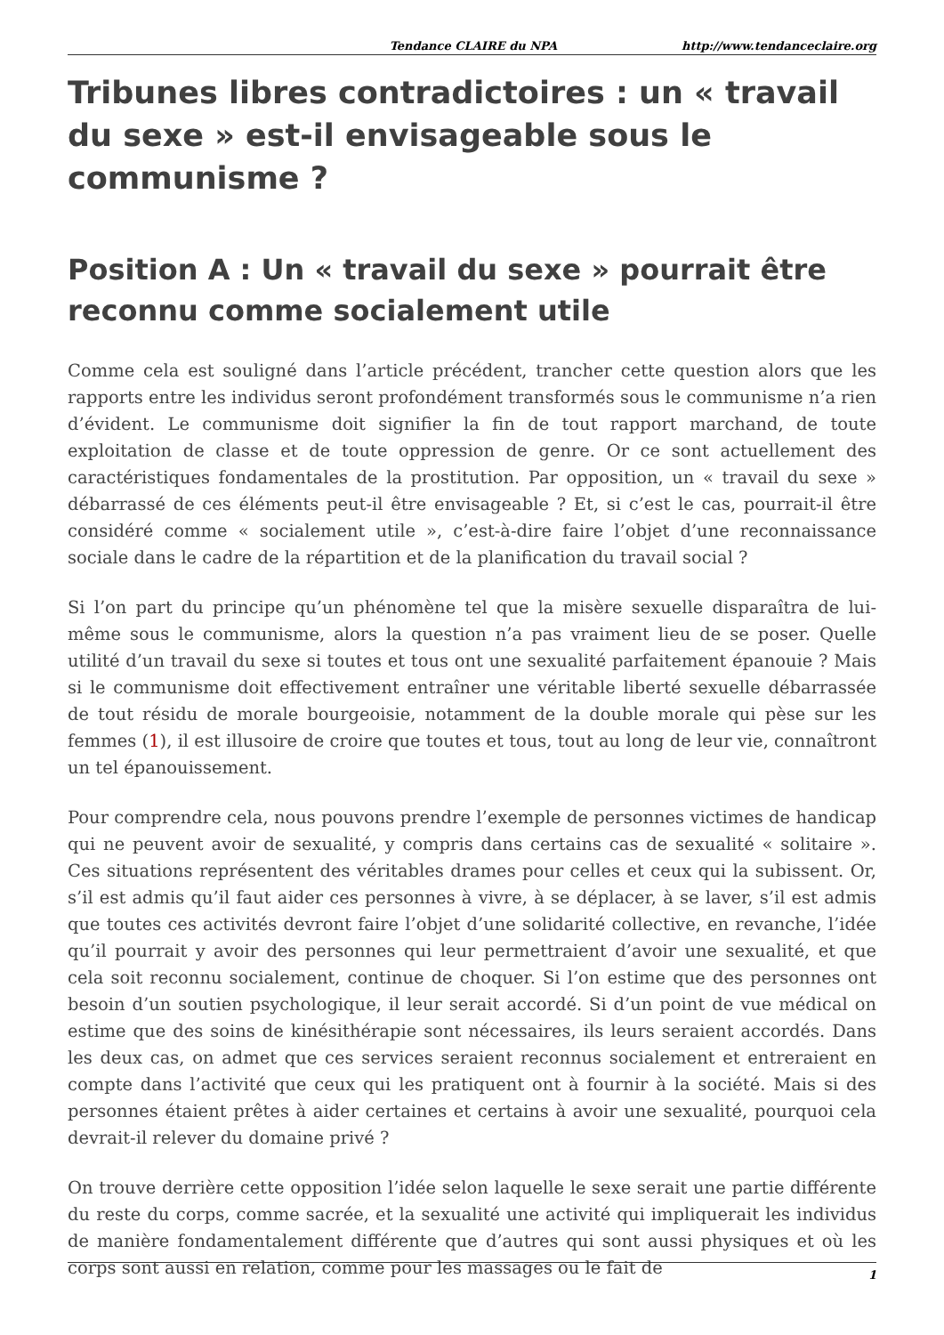Tendance CLAIRE du NPA http://www.tendanceclaire.org
Tribunes libres contradictoires : un « travail du sexe » est-il envisageable sous le communisme ?
Position A : Un « travail du sexe » pourrait être reconnu comme socialement utile
Comme cela est souligné dans l’article précédent, trancher cette question alors que les rapports entre les individus seront profondément transformés sous le communisme n’a rien d’évident. Le communisme doit signifier la fin de tout rapport marchand, de toute exploitation de classe et de toute oppression de genre. Or ce sont actuellement des caractéristiques fondamentales de la prostitution. Par opposition, un « travail du sexe » débarrassé de ces éléments peut-il être envisageable ? Et, si c’est le cas, pourrait-il être considéré comme « socialement utile », c’est-à-dire faire l’objet d’une reconnaissance sociale dans le cadre de la répartition et de la planification du travail social ?
Si l’on part du principe qu’un phénomène tel que la misère sexuelle disparaîtra de lui-même sous le communisme, alors la question n’a pas vraiment lieu de se poser. Quelle utilité d’un travail du sexe si toutes et tous ont une sexualité parfaitement épanouie ? Mais si le communisme doit effectivement entraîner une véritable liberté sexuelle débarrassée de tout résidu de morale bourgeoisie, notamment de la double morale qui pèse sur les femmes (1), il est illusoire de croire que toutes et tous, tout au long de leur vie, connaîtront un tel épanouissement.
Pour comprendre cela, nous pouvons prendre l’exemple de personnes victimes de handicap qui ne peuvent avoir de sexualité, y compris dans certains cas de sexualité « solitaire ». Ces situations représentent des véritables drames pour celles et ceux qui la subissent. Or, s’il est admis qu’il faut aider ces personnes à vivre, à se déplacer, à se laver, s’il est admis que toutes ces activités devront faire l’objet d’une solidarité collective, en revanche, l’idée qu’il pourrait y avoir des personnes qui leur permettraient d’avoir une sexualité, et que cela soit reconnu socialement, continue de choquer. Si l’on estime que des personnes ont besoin d’un soutien psychologique, il leur serait accordé. Si d’un point de vue médical on estime que des soins de kinésithérapie sont nécessaires, ils leurs seraient accordés. Dans les deux cas, on admet que ces services seraient reconnus socialement et entreraient en compte dans l’activité que ceux qui les pratiquent ont à fournir à la société. Mais si des personnes étaient prêtes à aider certaines et certains à avoir une sexualité, pourquoi cela devrait-il relever du domaine privé ?
On trouve derrière cette opposition l’idée selon laquelle le sexe serait une partie différente du reste du corps, comme sacrée, et la sexualité une activité qui impliquerait les individus de manière fondamentalement différente que d’autres qui sont aussi physiques et où les corps sont aussi en relation, comme pour les massages ou le fait de
1